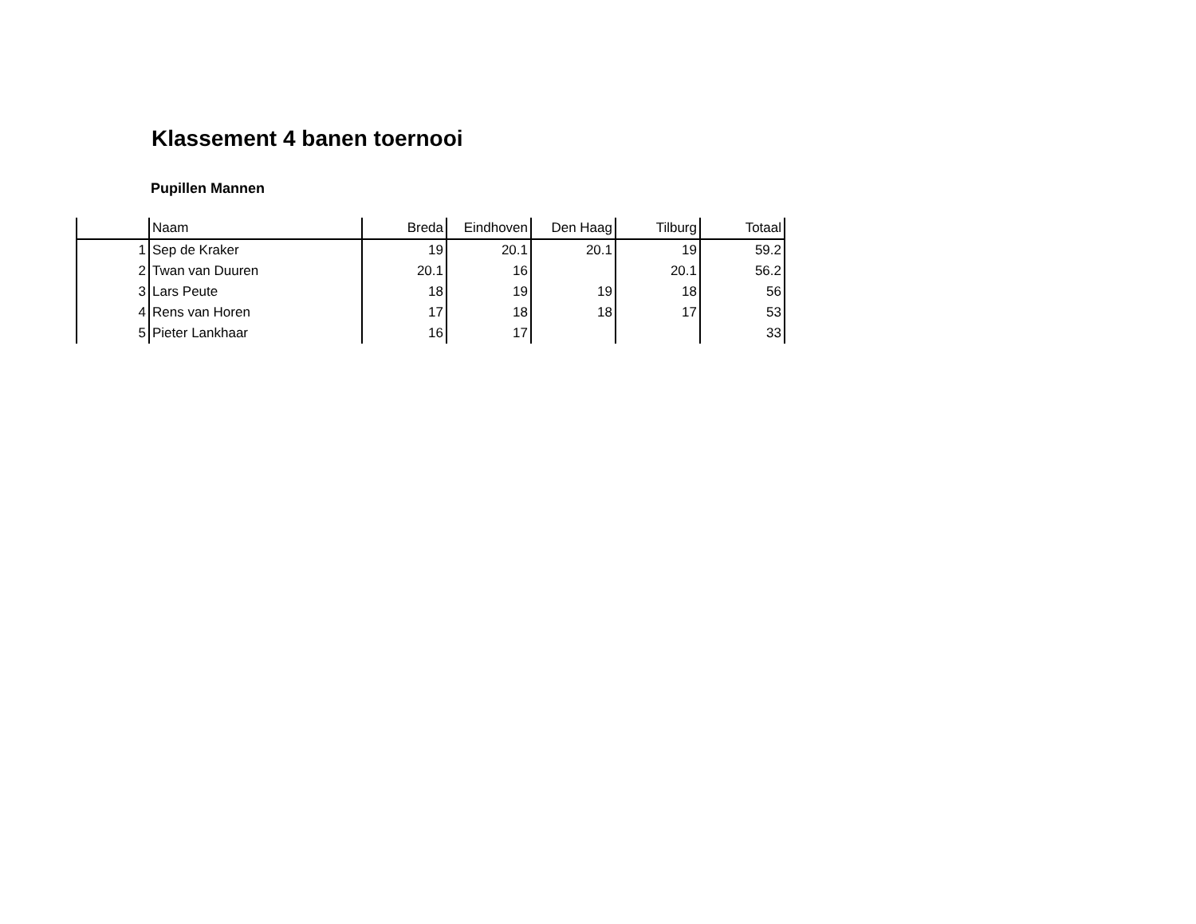Klassement 4 banen toernooi
Pupillen Mannen
| | Naam | Breda | Eindhoven | Den Haag | Tilburg | Totaal |
| --- | --- | --- | --- | --- | --- | --- |
| 1 | Sep de Kraker | 19 | 20.1 | 20.1 | 19 | 59.2 |
| 2 | Twan van Duuren | 20.1 | 16 | | 20.1 | 56.2 |
| 3 | Lars Peute | 18 | 19 | 19 | 18 | 56 |
| 4 | Rens van Horen | 17 | 18 | 18 | 17 | 53 |
| 5 | Pieter Lankhaar | 16 | 17 | | | 33 |